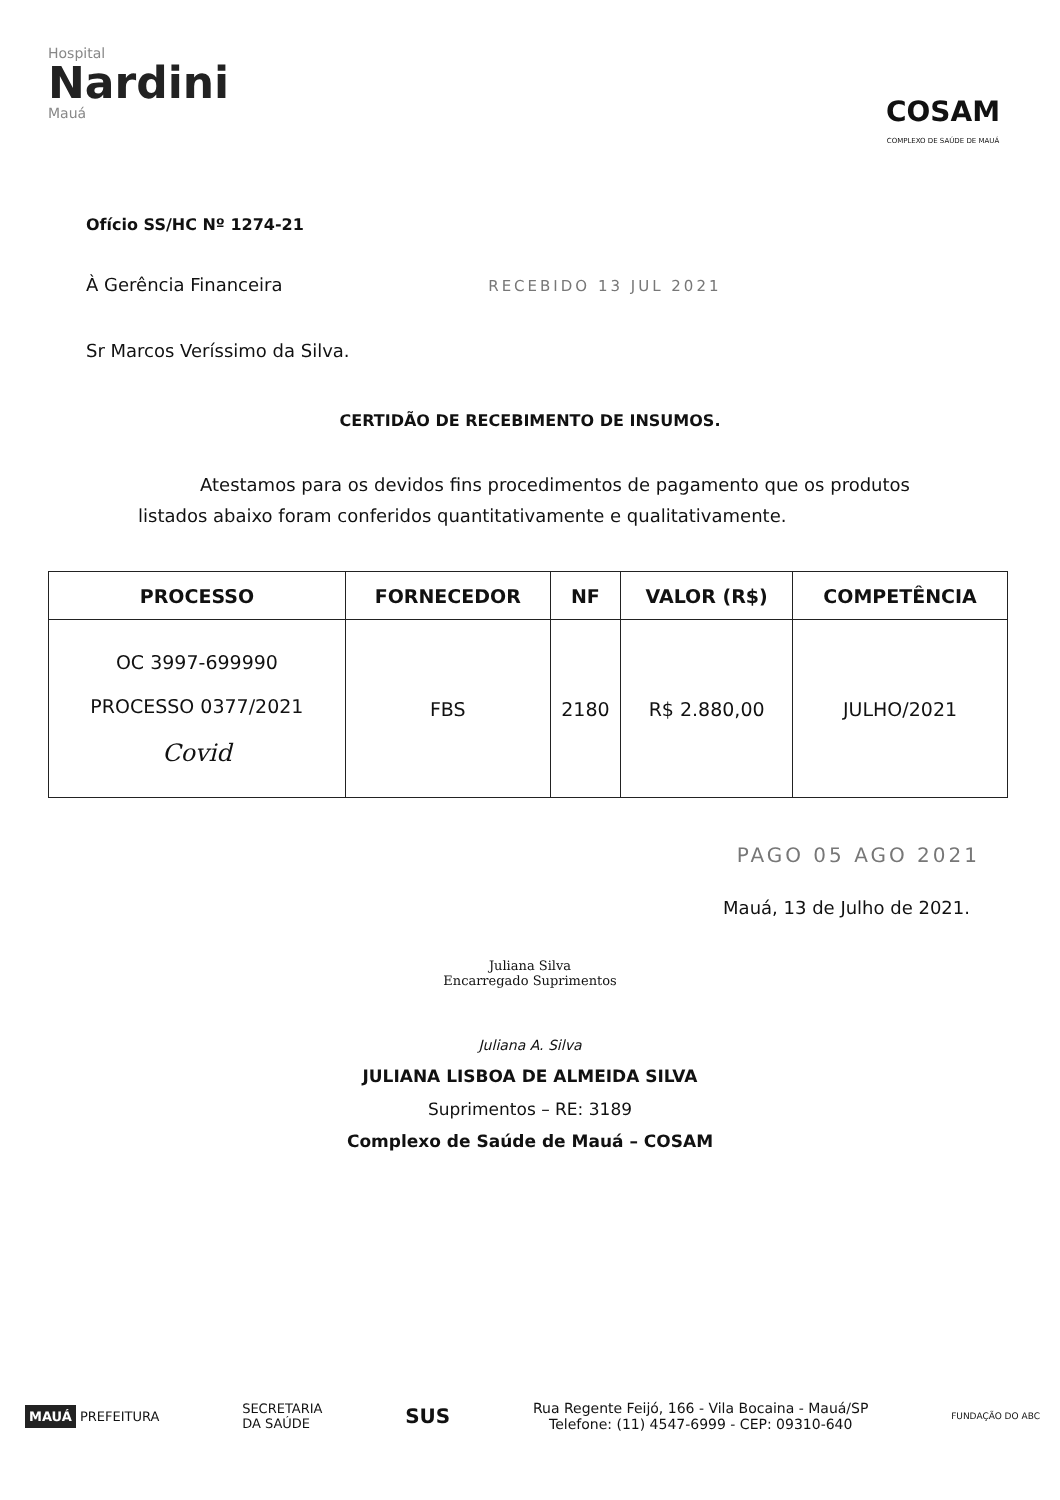Hospital
Nardini
Mauá
COSAM
COMPLEXO DE SAÚDE DE MAUÁ
Ofício SS/HC Nº 1274-21
À Gerência Financeira RECEBIDO 13 JUL 2021
Sr Marcos Veríssimo da Silva.
CERTIDÃO DE RECEBIMENTO DE INSUMOS.
Atestamos para os devidos fins procedimentos de pagamento que os produtos listados abaixo foram conferidos quantitativamente e qualitativamente.
| PROCESSO | FORNECEDOR | NF | VALOR (R$) | COMPETÊNCIA |
| --- | --- | --- | --- | --- |
| OC 3997-699990 PROCESSO 0377/2021 Covid | FBS | 2180 | R$ 2.880,00 | JULHO/2021 |
PAGO 05 AGO 2021
Mauá, 13 de Julho de 2021.
Juliana Silva
Encarregado Suprimentos
Juliana A. Silva
JULIANA LISBOA DE ALMEIDA SILVA
Suprimentos – RE: 3189
Complexo de Saúde de Mauá – COSAM
MAUÁ PREFEITURA
SECRETARIA
DA SAÚDE
SUS
Rua Regente Feijó, 166 - Vila Bocaina - Mauá/SP
Telefone: (11) 4547-6999 - CEP: 09310-640
FUNDAÇÃO DO ABC